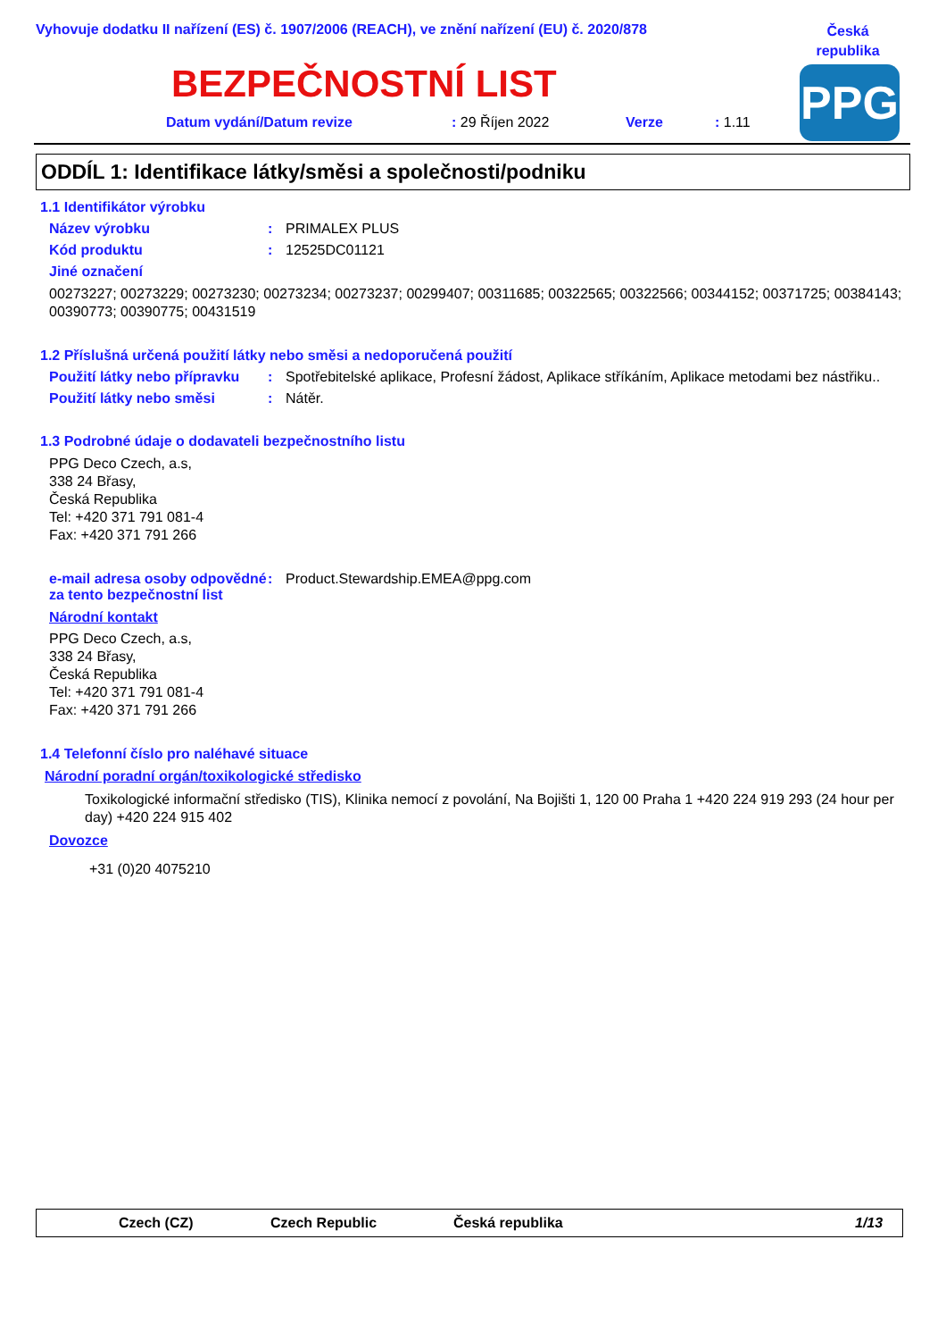Vyhovuje dodatku II nařízení (ES) č. 1907/2006 (REACH), ve znění nařízení (EU) č. 2020/878
Česká republika
PPG
BEZPEČNOSTNÍ LIST
Datum vydání/Datum revize: 29 Říjen 2022 Verze: 1.11
ODDÍL 1: Identifikace látky/směsi a společnosti/podniku
1.1 Identifikátor výrobku
Název výrobku : PRIMALEX PLUS
Kód produktu : 12525DC01121
Jiné označení
00273227; 00273229; 00273230; 00273234; 00273237; 00299407; 00311685; 00322565; 00322566; 00344152; 00371725; 00384143; 00390773; 00390775; 00431519
1.2 Příslušná určená použití látky nebo směsi a nedoporučená použití
Použití látky nebo přípravku
: Spotřebitelské aplikace, Profesní žádost, Aplikace stříkáním, Aplikace metodami bez nástřiku..
Použití látky nebo směsi : Nátěr.
1.3 Podrobné údaje o dodavateli bezpečnostního listu
PPG Deco Czech, a.s,
338 24 Břasy,
Česká Republika
Tel: +420 371 791 081-4
Fax: +420 371 791 266
e-mail adresa osoby odpovědné za tento bezpečnostní list
: Product.Stewardship.EMEA@ppg.com
Národní kontakt
PPG Deco Czech, a.s,
338 24 Břasy,
Česká Republika
Tel: +420 371 791 081-4
Fax: +420 371 791 266
1.4 Telefonní číslo pro naléhavé situace
Národní poradní orgán/toxikologické středisko
Toxikologické informační středisko (TIS), Klinika nemocí z povolání, Na Bojišti 1, 120 00 Praha 1 +420 224 919 293 (24 hour per day) +420 224 915 402
Dovozce
+31 (0)20 4075210
Czech (CZ) Czech Republic Česká republika 1/13